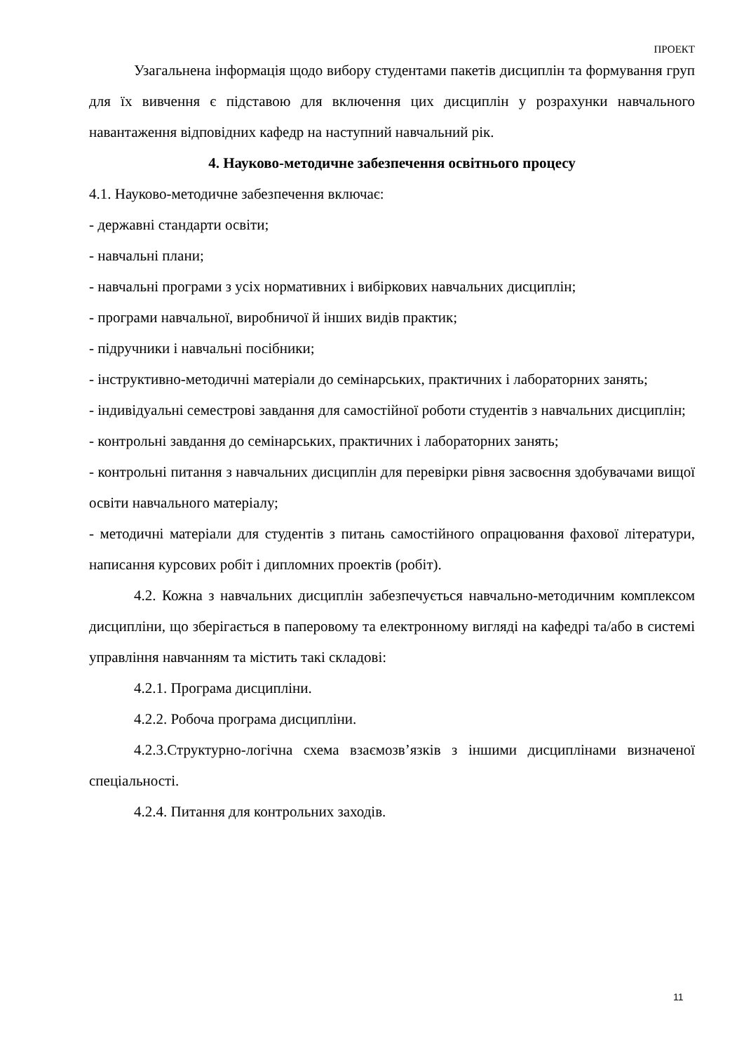ПРОЕКТ
Узагальнена інформація щодо вибору студентами пакетів дисциплін та формування груп для їх вивчення є підставою для включення цих дисциплін у розрахунки навчального навантаження відповідних кафедр на наступний навчальний рік.
4. Науково-методичне забезпечення освітнього процесу
4.1. Науково-методичне забезпечення включає:
- державні стандарти освіти;
- навчальні плани;
- навчальні програми з усіх нормативних і вибіркових навчальних дисциплін;
- програми навчальної, виробничої й інших видів практик;
- підручники і навчальні посібники;
- інструктивно-методичні матеріали до семінарських, практичних і лабораторних занять;
- індивідуальні семестрові завдання для самостійної роботи студентів з навчальних дисциплін;
- контрольні завдання до семінарських, практичних і лабораторних занять;
- контрольні питання з навчальних дисциплін для перевірки рівня засвоєння здобувачами вищої освіти навчального матеріалу;
- методичні матеріали для студентів з питань самостійного опрацювання фахової літератури, написання курсових робіт і дипломних проектів (робіт).
4.2. Кожна з навчальних дисциплін забезпечується навчально-методичним комплексом дисципліни, що зберігається в паперовому та електронному вигляді на кафедрі та/або в системі управління навчанням та містить такі складові:
4.2.1. Програма дисципліни.
4.2.2. Робоча програма дисципліни.
4.2.3.Структурно-логічна схема взаємозв’язків з іншими дисциплінами визначеної спеціальності.
4.2.4. Питання для контрольних заходів.
11